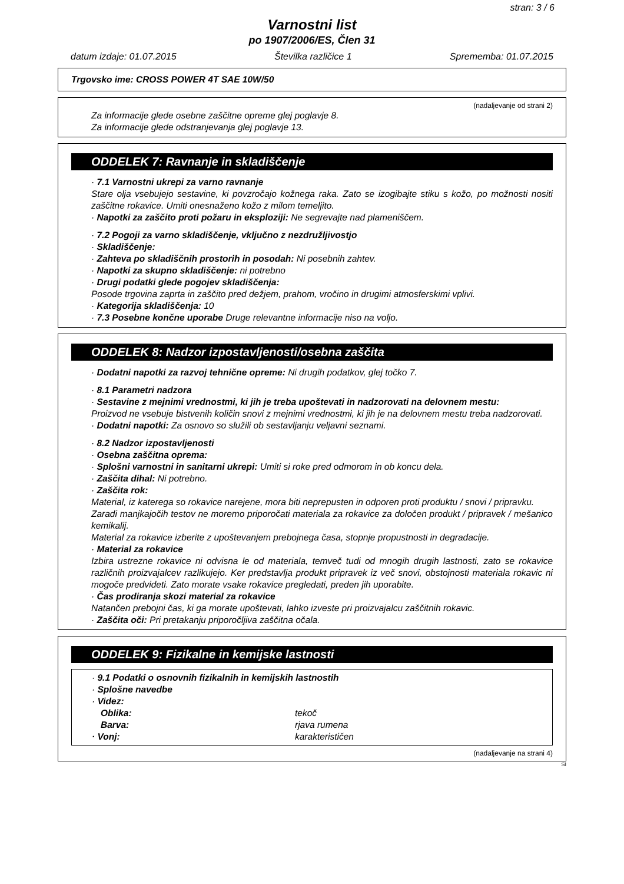stran: 3 / 6
Varnostni list
po 1907/2006/ES, Člen 31
datum izdaje: 01.07.2015 Številka različice 1 Sprememba: 01.07.2015
Trgovsko ime: CROSS POWER 4T SAE 10W/50
(nadaljevanje od strani 2)
Za informacije glede osebne zaščitne opreme glej poglavje 8.
Za informacije glede odstranjevanja glej poglavje 13.
ODDELEK 7: Ravnanje in skladiščenje
· 7.1 Varnostni ukrepi za varno ravnanje
Stare olja vsebujejo sestavine, ki povzročajo kožnega raka. Zato se izogibajte stiku s kožo, po možnosti nositi zaščitne rokavice. Umiti onesnaženo kožo z milom temeljito.
· Napotki za zaščito proti požaru in eksploziji: Ne segrevajte nad plameniščem.
· 7.2 Pogoji za varno skladiščenje, vključno z nezdružljivostjo
· Skladiščenje:
· Zahteva po skladiščnih prostorih in posodah: Ni posebnih zahtev.
· Napotki za skupno skladiščenje: ni potrebno
· Drugi podatki glede pogojev skladiščenja:
Posode trgovina zaprta in zaščito pred dežjem, prahom, vročino in drugimi atmosferskimi vplivi.
· Kategorija skladiščenja: 10
· 7.3 Posebne končne uporabe Druge relevantne informacije niso na voljo.
ODDELEK 8: Nadzor izpostavljenosti/osebna zaščita
· Dodatni napotki za razvoj tehnične opreme: Ni drugih podatkov, glej točko 7.
· 8.1 Parametri nadzora
· Sestavine z mejnimi vrednostmi, ki jih je treba upoštevati in nadzorovati na delovnem mestu:
Proizvod ne vsebuje bistvenih količin snovi z mejnimi vrednostmi, ki jih je na delovnem mestu treba nadzorovati.
· Dodatni napotki: Za osnovo so služili ob sestavljanju veljavni seznami.
· 8.2 Nadzor izpostavljenosti
· Osebna zaščitna oprema:
· Splošni varnostni in sanitarni ukrepi: Umiti si roke pred odmorom in ob koncu dela.
· Zaščita dihal: Ni potrebno.
· Zaščita rok:
Material, iz katerega so rokavice narejene, mora biti neprepusten in odporen proti produktu / snovi / pripravku.
Zaradi manjkajočih testov ne moremo priporočati materiala za rokavice za določen produkt / pripravek / mešanico kemikalij.
Material za rokavice izberite z upoštevanjem prebojnega časa, stopnje propustnosti in degradacije.
· Material za rokavice
Izbira ustrezne rokavice ni odvisna le od materiala, temveč tudi od mnogih drugih lastnosti, zato se rokavice različnih proizvajalcev razlikujejo. Ker predstavlja produkt pripravek iz več snovi, obstojnosti materiala rokavic ni mogoče predvideti. Zato morate vsake rokavice pregledati, preden jih uporabite.
· Čas prodiranja skozi material za rokavice
Natančen prebojni čas, ki ga morate upoštevati, lahko izveste pri proizvajalcu zaščitnih rokavic.
· Zaščita oči: Pri pretakanju priporočljiva zaščitna očala.
ODDELEK 9: Fizikalne in kemijske lastnosti
· 9.1 Podatki o osnovnih fizikalnih in kemijskih lastnostih
· Splošne navedbe
· Videz:
Oblika: tekoč
Barva: rjava rumena
· Vonj: karakterističen
(nadaljevanje na strani 4)
SI